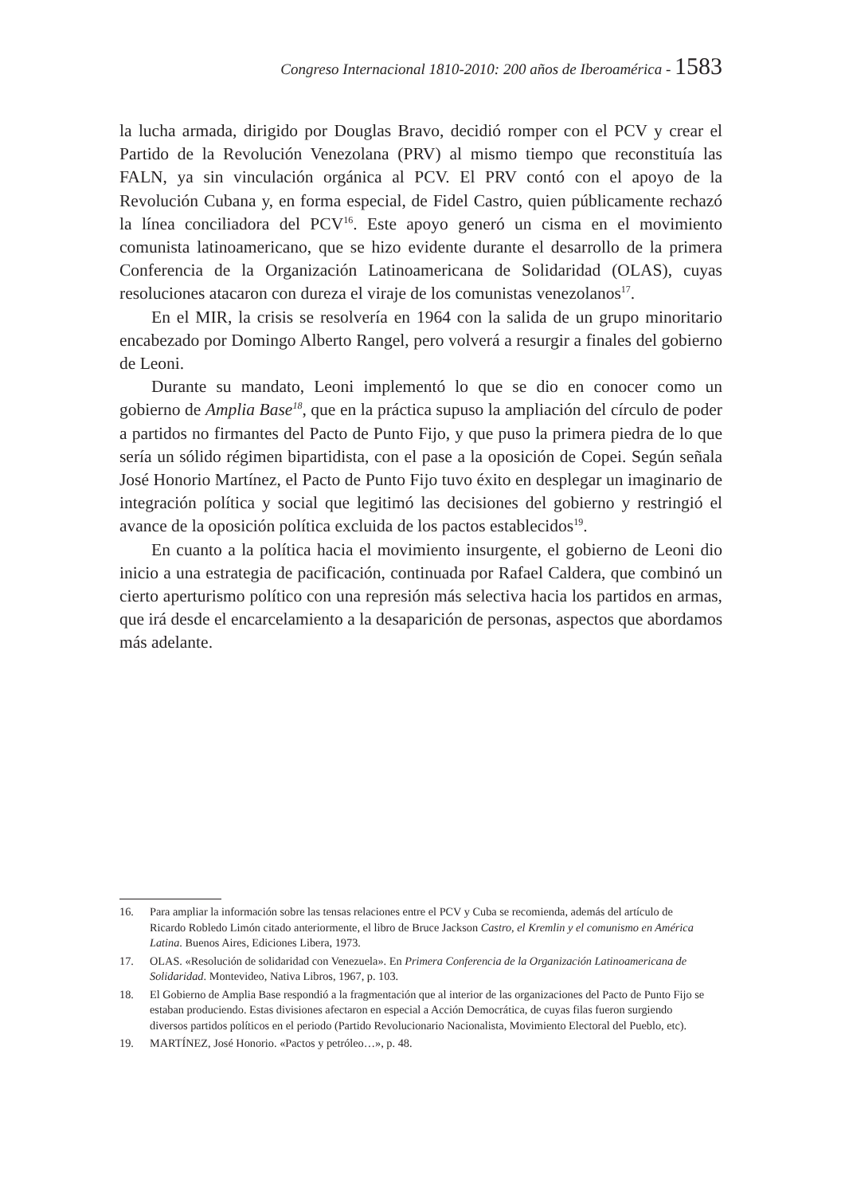Congreso Internacional 1810-2010: 200 años de Iberoamérica - 1583
la lucha armada, dirigido por Douglas Bravo, decidió romper con el PCV y crear el Partido de la Revolución Venezolana (PRV) al mismo tiempo que reconstituía las FALN, ya sin vinculación orgánica al PCV. El PRV contó con el apoyo de la Revolución Cubana y, en forma especial, de Fidel Castro, quien públicamente rechazó la línea conciliadora del PCV<sup>16</sup>. Este apoyo generó un cisma en el movimiento comunista latinoamericano, que se hizo evidente durante el desarrollo de la primera Conferencia de la Organización Latinoamericana de Solidaridad (OLAS), cuyas resoluciones atacaron con dureza el viraje de los comunistas venezolanos<sup>17</sup>.
En el MIR, la crisis se resolvería en 1964 con la salida de un grupo minoritario encabezado por Domingo Alberto Rangel, pero volverá a resurgir a finales del gobierno de Leoni.
Durante su mandato, Leoni implementó lo que se dio en conocer como un gobierno de Amplia Base<sup>18</sup>, que en la práctica supuso la ampliación del círculo de poder a partidos no firmantes del Pacto de Punto Fijo, y que puso la primera piedra de lo que sería un sólido régimen bipartidista, con el pase a la oposición de Copei. Según señala José Honorio Martínez, el Pacto de Punto Fijo tuvo éxito en desplegar un imaginario de integración política y social que legitimó las decisiones del gobierno y restringió el avance de la oposición política excluida de los pactos establecidos<sup>19</sup>.
En cuanto a la política hacia el movimiento insurgente, el gobierno de Leoni dio inicio a una estrategia de pacificación, continuada por Rafael Caldera, que combinó un cierto aperturismo político con una represión más selectiva hacia los partidos en armas, que irá desde el encarcelamiento a la desaparición de personas, aspectos que abordamos más adelante.
16. Para ampliar la información sobre las tensas relaciones entre el PCV y Cuba se recomienda, además del artículo de Ricardo Robledo Limón citado anteriormente, el libro de Bruce Jackson Castro, el Kremlin y el comunismo en América Latina. Buenos Aires, Ediciones Libera, 1973.
17. OLAS. «Resolución de solidaridad con Venezuela». En Primera Conferencia de la Organización Latinoamericana de Solidaridad. Montevideo, Nativa Libros, 1967, p. 103.
18. El Gobierno de Amplia Base respondió a la fragmentación que al interior de las organizaciones del Pacto de Punto Fijo se estaban produciendo. Estas divisiones afectaron en especial a Acción Democrática, de cuyas filas fueron surgiendo diversos partidos políticos en el periodo (Partido Revolucionario Nacionalista, Movimiento Electoral del Pueblo, etc).
19. MARTÍNEZ, José Honorio. «Pactos y petróleo…», p. 48.